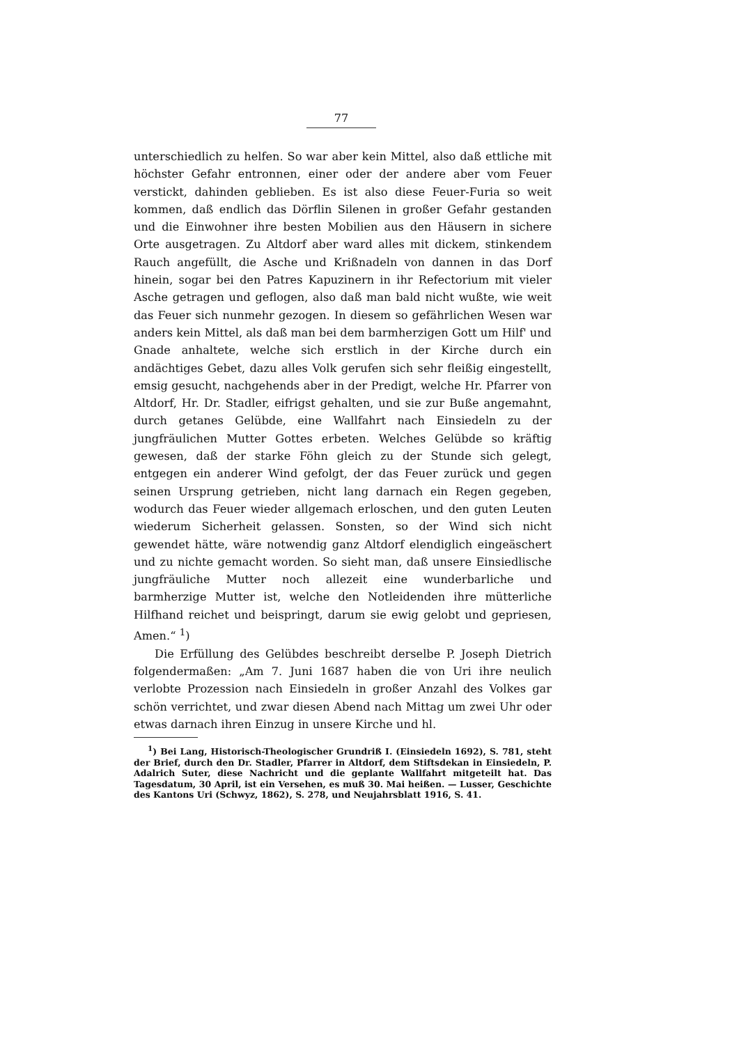77
unterschiedlich zu helfen. So war aber kein Mittel, also daß ettliche mit höchster Gefahr entronnen, einer oder der andere aber vom Feuer verstickt, dahinden geblieben. Es ist also diese Feuer-Furia so weit kommen, daß endlich das Dörflin Silenen in großer Gefahr gestanden und die Einwohner ihre besten Mobilien aus den Häusern in sichere Orte ausgetragen. Zu Altdorf aber ward alles mit dickem, stinkendem Rauch angefüllt, die Asche und Krißnadeln von dannen in das Dorf hinein, sogar bei den Patres Kapuzinern in ihr Refectorium mit vieler Asche getragen und geflogen, also daß man bald nicht wußte, wie weit das Feuer sich nunmehr gezogen. In diesem so gefährlichen Wesen war anders kein Mittel, als daß man bei dem barmherzigen Gott um Hilf' und Gnade anhaltete, welche sich erstlich in der Kirche durch ein andächtiges Gebet, dazu alles Volk gerufen sich sehr fleißig eingestellt, emsig gesucht, nachgehends aber in der Predigt, welche Hr. Pfarrer von Altdorf, Hr. Dr. Stadler, eifrigst gehalten, und sie zur Buße angemahnt, durch getanes Gelübde, eine Wallfahrt nach Einsiedeln zu der jungfräulichen Mutter Gottes erbeten. Welches Gelübde so kräftig gewesen, daß der starke Föhn gleich zu der Stunde sich gelegt, entgegen ein anderer Wind gefolgt, der das Feuer zurück und gegen seinen Ursprung getrieben, nicht lang darnach ein Regen gegeben, wodurch das Feuer wieder allgemach erloschen, und den guten Leuten wiederum Sicherheit gelassen. Sonsten, so der Wind sich nicht gewendet hätte, wäre notwendig ganz Altdorf elendiglich eingeäschert und zu nichte gemacht worden. So sieht man, daß unsere Einsiedlische jungfräuliche Mutter noch allezeit eine wunderbarliche und barmherzige Mutter ist, welche den Notleidenden ihre mütterliche Hilfhand reichet und beispringt, darum sie ewig gelobt und gepriesen, Amen.“ <sup>1</sup>)
Die Erfüllung des Gelübdes beschreibt derselbe P. Joseph Dietrich folgendermaßen: „Am 7. Juni 1687 haben die von Uri ihre neulich verlobte Prozession nach Einsiedeln in großer Anzahl des Volkes gar schön verrichtet, und zwar diesen Abend nach Mittag um zwei Uhr oder etwas darnach ihren Einzug in unsere Kirche und hl.
<sup>1</sup>) Bei Lang, Historisch-Theologischer Grundriß I. (Einsiedeln 1692), S. 781, steht der Brief, durch den Dr. Stadler, Pfarrer in Altdorf, dem Stiftsdekan in Einsiedeln, P. Adalrich Suter, diese Nachricht und die geplante Wallfahrt mitgeteilt hat. Das Tagesdatum, 30 April, ist ein Versehen, es muß 30. Mai heißen. — Lusser, Geschichte des Kantons Uri (Schwyz, 1862), S. 278, und Neujahrsblatt 1916, S. 41.